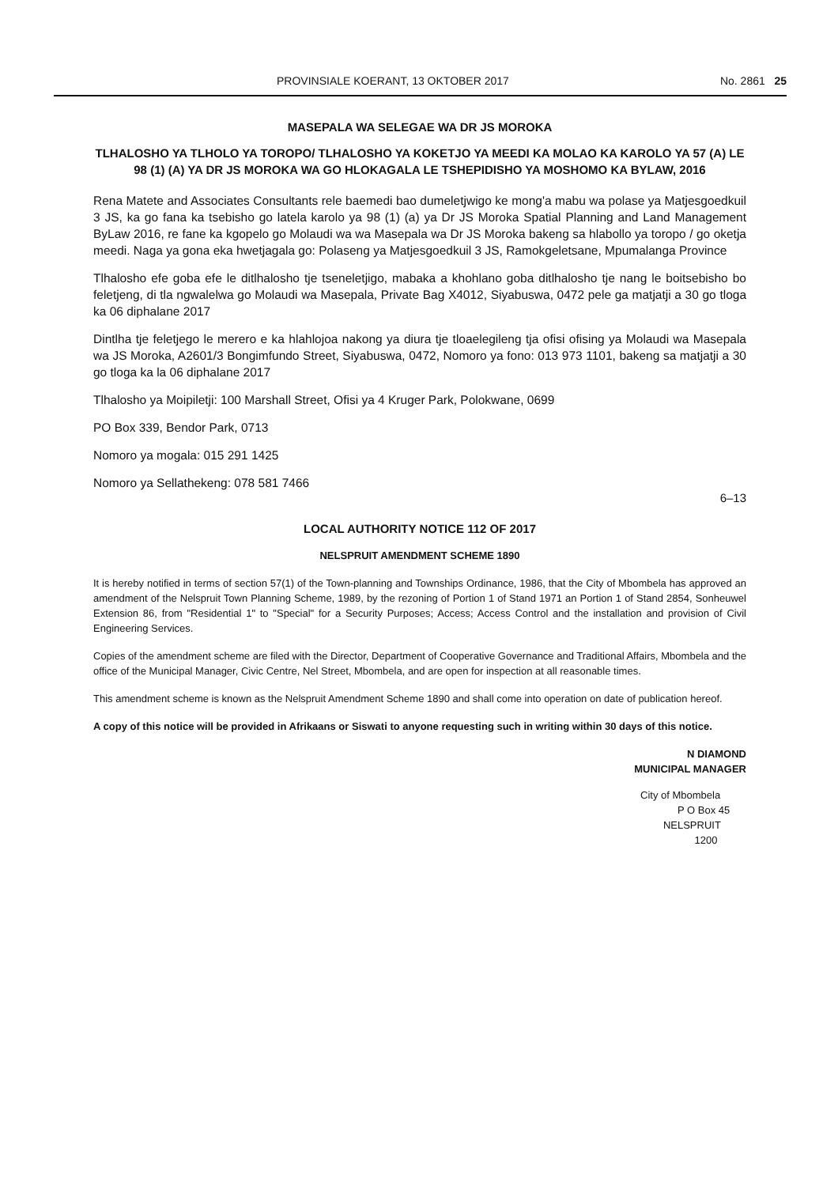PROVINSIALE KOERANT, 13 OKTOBER 2017 No. 2861 25
MASEPALA WA SELEGAE WA DR JS MOROKA
TLHALOSHO YA TLHOLO YA TOROPO/ TLHALOSHO YA KOKETJO YA MEEDI KA MOLAO KA KAROLO YA 57 (A) LE 98 (1) (A) YA DR JS MOROKA WA GO HLOKAGALA LE TSHEPIDISHO YA MOSHOMO KA BYLAW, 2016
Rena Matete and Associates Consultants rele baemedi bao dumeletjwigo ke mong'a mabu wa polase ya Matjesgoedkuil 3 JS, ka go fana ka tsebisho go latela karolo ya 98 (1) (a) ya Dr JS Moroka Spatial Planning and Land Management ByLaw 2016, re fane ka kgopelo go Molaudi wa wa Masepala wa Dr JS Moroka bakeng sa hlabollo ya toropo / go oketja meedi. Naga ya gona eka hwetjagala go: Polaseng ya Matjesgoedkuil 3 JS, Ramokgeletsane, Mpumalanga Province
Tlhalosho efe goba efe le ditlhalosho tje tseneletjigo, mabaka a khohlano goba ditlhalosho tje nang le boitsebisho bo feletjeng, di tla ngwalelwa go Molaudi wa Masepala, Private Bag X4012, Siyabuswa, 0472 pele ga matjatji a 30 go tloga ka 06 diphalane 2017
Dintlha tje feletjego le merero e ka hlahlojoa nakong ya diura tje tloaelegileng tja ofisi ofising ya Molaudi wa Masepala wa JS Moroka, A2601/3 Bongimfundo Street, Siyabuswa, 0472, Nomoro ya fono: 013 973 1101, bakeng sa matjatji a 30 go tloga ka la 06 diphalane 2017
Tlhalosho ya Moipiletji: 100 Marshall Street, Ofisi ya 4 Kruger Park, Polokwane, 0699
PO Box 339, Bendor Park, 0713
Nomoro ya mogala: 015 291 1425
Nomoro ya Sellathekeng: 078 581 7466
6–13
LOCAL AUTHORITY NOTICE 112 OF 2017
NELSPRUIT AMENDMENT SCHEME 1890
It is hereby notified in terms of section 57(1) of the Town-planning and Townships Ordinance, 1986, that the City of Mbombela has approved an amendment of the Nelspruit Town Planning Scheme, 1989, by the rezoning of Portion 1 of Stand 1971 an Portion 1 of Stand 2854, Sonheuwel Extension 86, from "Residential 1" to "Special" for a Security Purposes; Access; Access Control and the installation and provision of Civil Engineering Services.
Copies of the amendment scheme are filed with the Director, Department of Cooperative Governance and Traditional Affairs, Mbombela and the office of the Municipal Manager, Civic Centre, Nel Street, Mbombela, and are open for inspection at all reasonable times.
This amendment scheme is known as the Nelspruit Amendment Scheme 1890 and shall come into operation on date of publication hereof.
A copy of this notice will be provided in Afrikaans or Siswati to anyone requesting such in writing within 30 days of this notice.
N DIAMOND
MUNICIPAL MANAGER
City of Mbombela
P O Box 45
NELSPRUIT
1200